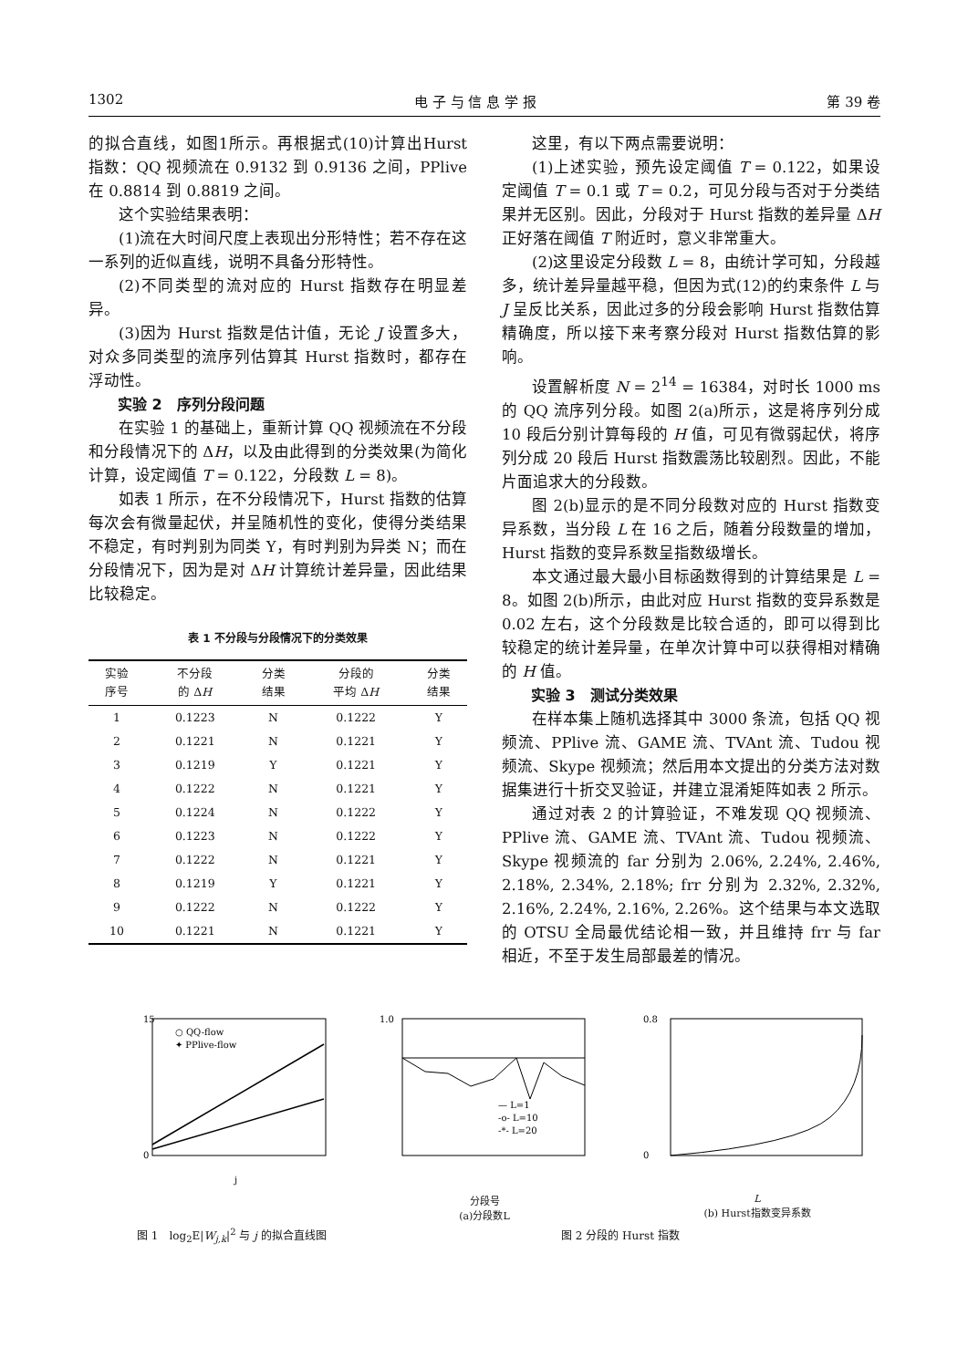1302 电 子 与 信 息 学 报 第 39 卷
的拟合直线，如图1所示。再根据式(10)计算出Hurst指数：QQ 视频流在 0.9132 到 0.9136 之间，PPlive在 0.8814 到 0.8819 之间。
这个实验结果表明：
(1)流在大时间尺度上表现出分形特性；若不存在这一系列的近似直线，说明不具备分形特性。
(2)不同类型的流对应的 Hurst 指数存在明显差异。
(3)因为 Hurst 指数是估计值，无论 J 设置多大，对众多同类型的流序列估算其 Hurst 指数时，都存在浮动性。
实验 2　序列分段问题
在实验 1 的基础上，重新计算 QQ 视频流在不分段和分段情况下的 ΔH，以及由此得到的分类效果(为简化计算，设定阈值 T = 0.122，分段数 L = 8)。
如表 1 所示，在不分段情况下，Hurst 指数的估算每次会有微量起伏，并呈随机性的变化，使得分类结果不稳定，有时判别为同类 Y，有时判别为异类 N；而在分段情况下，因为是对 ΔH 计算统计差异量，因此结果比较稳定。
表 1 不分段与分段情况下的分类效果
| 实验 序号 | 不分段 的 Δ H | 分类 结果 | 分段的 平均 Δ H | 分类 结果 |
| --- | --- | --- | --- | --- |
| 1 | 0.1223 | N | 0.1222 | Y |
| 2 | 0.1221 | N | 0.1221 | Y |
| 3 | 0.1219 | Y | 0.1221 | Y |
| 4 | 0.1222 | N | 0.1221 | Y |
| 5 | 0.1224 | N | 0.1222 | Y |
| 6 | 0.1223 | N | 0.1222 | Y |
| 7 | 0.1222 | N | 0.1221 | Y |
| 8 | 0.1219 | Y | 0.1221 | Y |
| 9 | 0.1222 | N | 0.1222 | Y |
| 10 | 0.1221 | N | 0.1221 | Y |
这里，有以下两点需要说明：
(1)上述实验，预先设定阈值 T = 0.122，如果设定阈值 T = 0.1 或 T = 0.2，可见分段与否对于分类结果并无区别。因此，分段对于 Hurst 指数的差异量 ΔH 正好落在阈值 T 附近时，意义非常重大。
(2)这里设定分段数 L = 8，由统计学可知，分段越多，统计差异量越平稳，但因为式(12)的约束条件 L 与 J 呈反比关系，因此过多的分段会影响 Hurst 指数估算精确度，所以接下来考察分段对 Hurst 指数估算的影响。
设置解析度 N = 2<sup>14</sup> = 16384，对时长 1000 ms 的 QQ 流序列分段。如图 2(a)所示，这是将序列分成 10 段后分别计算每段的 H 值，可见有微弱起伏，将序列分成 20 段后 Hurst 指数震荡比较剧烈。因此，不能片面追求大的分段数。
图 2(b)显示的是不同分段数对应的 Hurst 指数变异系数，当分段 L 在 16 之后，随着分段数量的增加，Hurst 指数的变异系数呈指数级增长。
本文通过最大最小目标函数得到的计算结果是 L = 8。如图 2(b)所示，由此对应 Hurst 指数的变异系数是 0.02 左右，这个分段数是比较合适的，即可以得到比较稳定的统计差异量，在单次计算中可以获得相对精确的 H 值。
实验 3　测试分类效果
在样本集上随机选择其中 3000 条流，包括 QQ 视频流、PPlive 流、GAME 流、TVAnt 流、Tudou 视频流、Skype 视频流；然后用本文提出的分类方法对数据集进行十折交叉验证，并建立混淆矩阵如表 2 所示。
通过对表 2 的计算验证，不难发现 QQ 视频流、PPlive 流、GAME 流、TVAnt 流、Tudou 视频流、Skype 视频流的 far 分别为 2.06%, 2.24%, 2.46%, 2.18%, 2.34%, 2.18%; frr 分别为 2.32%, 2.32%, 2.16%, 2.24%, 2.16%, 2.26%。这个结果与本文选取的 OTSU 全局最优结论相一致，并且维持 frr 与 far 相近，不至于发生局部最差的情况。
15
0
○ QQ-flow
✦ PPlive-flow
j
1.0
— L=1
-o- L=10
-*- L=20
分段号
(a)分段数L
0.8
0
L
(b) Hurst指数变异系数
图 1　log<sub>2</sub>E|W<sub>j,k</sub>|<sup>2</sup> 与 j 的拟合直线图
图 2 分段的 Hurst 指数